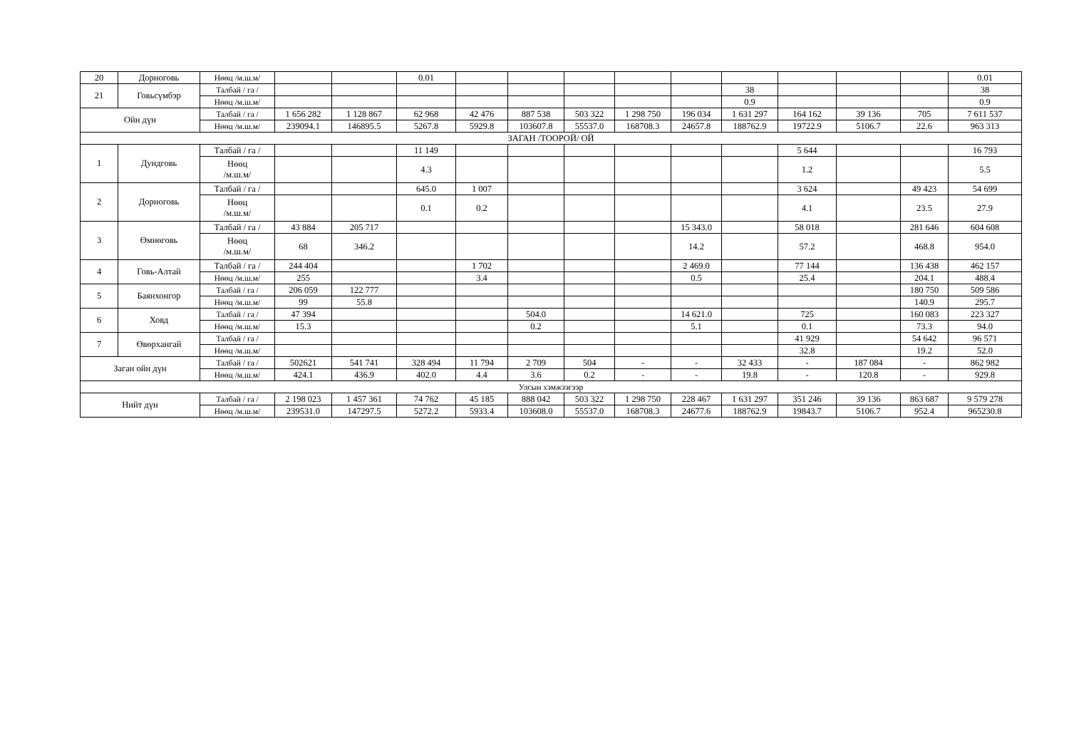| 20 | Дорноговь | Нөөц /м.ш.м/ | | | 0.01 | | | | | | | | | | 0.01 |
| 21 | Говьсүмбэр | Талбай / га / | | | | | | | | | 38 | | | | 38 |
| | | Нөөц /м.ш.м/ | | | | | | | | | 0.9 | | | | 0.9 |
| Ойн дүн | | Талбай / га / | 1 656 282 | 1 128 867 | 62 968 | 42 476 | 887 538 | 503 322 | 1 298 750 | 196 034 | 1 631 297 | 164 162 | 39 136 | 705 | 7 611 537 |
| | | Нөөц /м.ш.м/ | 239094.1 | 146895.5 | 5267.8 | 5929.8 | 103607.8 | 55537.0 | 168708.3 | 24657.8 | 188762.9 | 19722.9 | 5106.7 | 22.6 | 963 313 |
| ЗАГАН /ТООРОЙ/ ОЙ | | | | | | | | | | | | | | | |
| 1 | Дундговь | Талбай / га / | | | 11 149 | | | | | | | 5 644 | | | 16 793 |
| | | Нөөц /м.ш.м/ | | | 4.3 | | | | | | | 1.2 | | | 5.5 |
| 2 | Дорноговь | Талбай / га / | | | 645.0 | 1 007 | | | | | | 3 624 | | 49 423 | 54 699 |
| | | Нөөц /м.ш.м/ | | | 0.1 | 0.2 | | | | | | 4.1 | | 23.5 | 27.9 |
| 3 | Өмнөговь | Талбай / га / | 43 884 | 205 717 | | | | | | 15 343.0 | | 58 018 | | 281 646 | 604 608 |
| | | Нөөц /м.ш.м/ | 68 | 346.2 | | | | | | 14.2 | | 57.2 | | 468.8 | 954.0 |
| 4 | Говь-Алтай | Талбай / га / | 244 404 | | | 1 702 | | | | 2 469.0 | | 77 144 | | 136 438 | 462 157 |
| | | Нөөц /м.ш.м/ | 255 | | | 3.4 | | | | 0.5 | | 25.4 | | 204.1 | 488.4 |
| 5 | Баянхонгор | Талбай / га / | 206 059 | 122 777 | | | | | | | | | | 180 750 | 509 586 |
| | | Нөөц /м.ш.м/ | 99 | 55.8 | | | | | | | | | | 140.9 | 295.7 |
| 6 | Ховд | Талбай / га / | 47 394 | | | | 504.0 | | | 14 621.0 | | 725 | | 160 083 | 223 327 |
| | | Нөөц /м.ш.м/ | 15.3 | | | | 0.2 | | | 5.1 | | 0.1 | | 73.3 | 94.0 |
| 7 | Өвөрхангай | Талбай / га / | | | | | | | | | | 41 929 | | 54 642 | 96 571 |
| | | Нөөц /м.ш.м/ | | | | | | | | | | 32.8 | | 19.2 | 52.0 |
| Заган ойн дүн | | Талбай / га / | 502621 | 541 741 | 328 494 | 11 794 | 2 709 | 504 | - | - | 32 433 | - | 187 084 | - | 862 982 |
| | | Нөөц /м.ш.м/ | 424.1 | 436.9 | 402.0 | 4.4 | 3.6 | 0.2 | - | - | 19.8 | - | 120.8 | - | 929.8 |
| Улсын хэмжээгээр | | | | | | | | | | | | | | | |
| Нийт дүн | | Талбай / га / | 2 198 023 | 1 457 361 | 74 762 | 45 185 | 888 042 | 503 322 | 1 298 750 | 228 467 | 1 631 297 | 351 246 | 39 136 | 863 687 | 9 579 278 |
| | | Нөөц /м.ш.м/ | 239531.0 | 147297.5 | 5272.2 | 5933.4 | 103608.0 | 55537.0 | 168708.3 | 24677.6 | 188762.9 | 19843.7 | 5106.7 | 952.4 | 965230.8 |